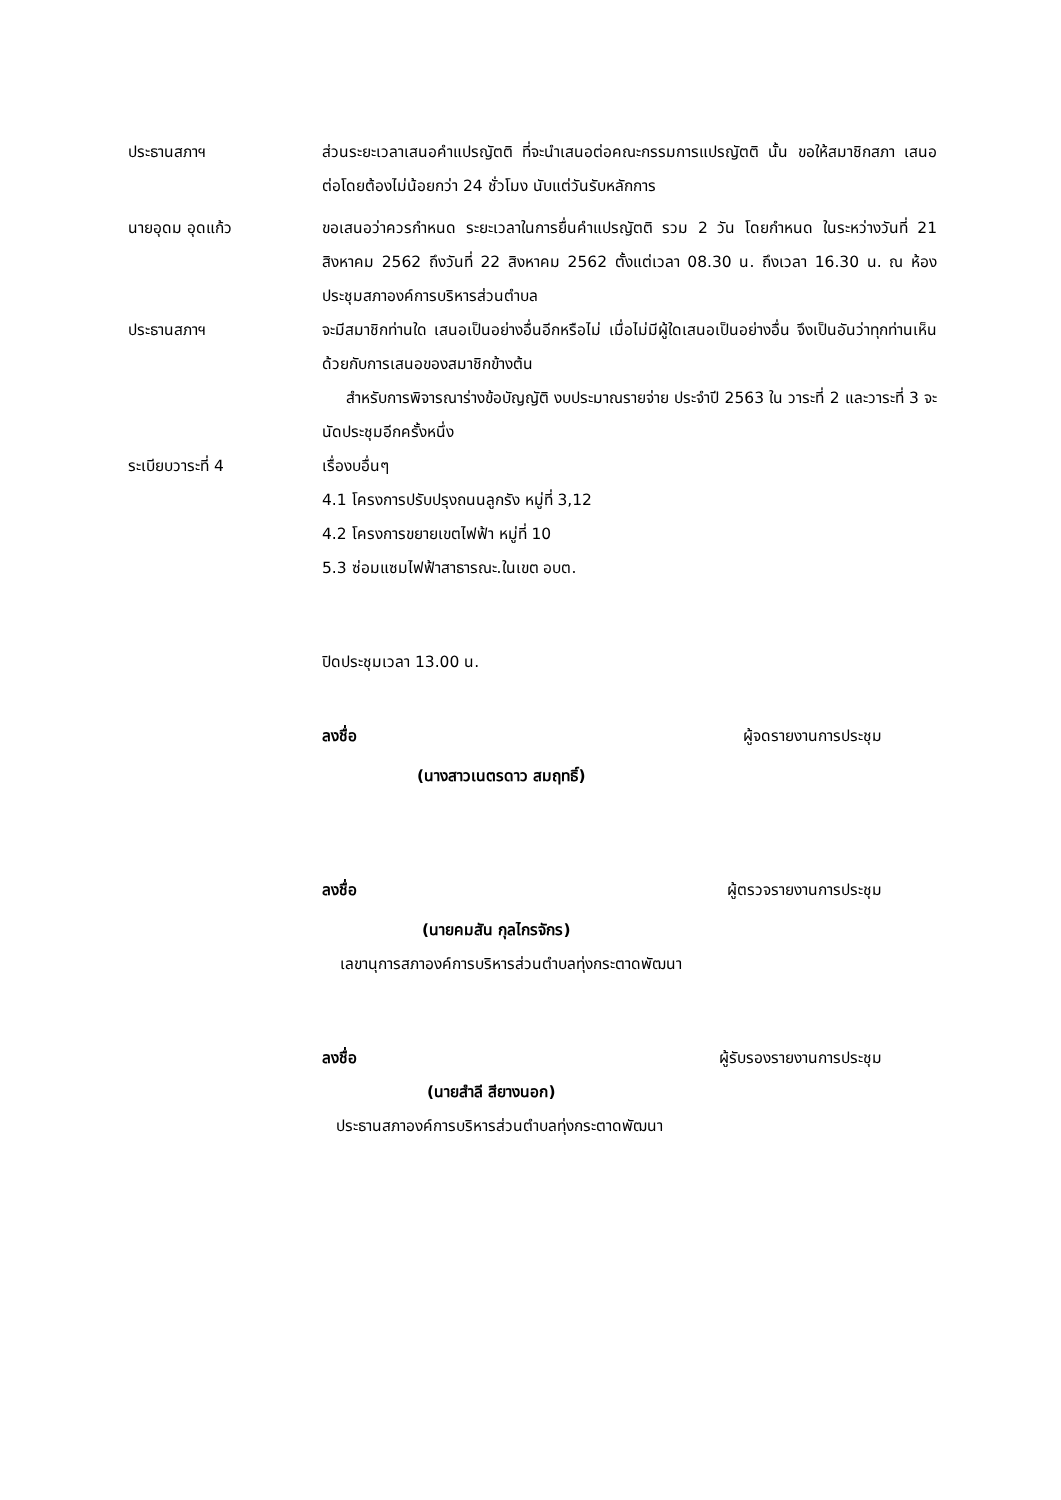ประธานสภาฯ ส่วนระยะเวลาเสนอคำแปรญัตติ ที่จะนำเสนอต่อคณะกรรมการแปรญัตติ นั้น ขอให้สมาชิกสภา เสนอต่อโดยต้องไม่น้อยกว่า 24 ชั่วโมง นับแต่วันรับหลักการ
นายอุดม อุดแก้ว ขอเสนอว่าควรกำหนด ระยะเวลาในการยื่นคำแปรญัตติ รวม 2 วัน โดยกำหนด ในระหว่างวันที่ 21 สิงหาคม 2562 ถึงวันที่ 22 สิงหาคม 2562 ตั้งแต่เวลา 08.30 น. ถึงเวลา 16.30 น. ณ ห้องประชุมสภาองค์การบริหารส่วนตำบล
ประธานสภาฯ จะมีสมาชิกท่านใด เสนอเป็นอย่างอื่นอีกหรือไม่ เมื่อไม่มีผู้ใดเสนอเป็นอย่างอื่น จึงเป็นอันว่าทุกท่านเห็นด้วยกับการเสนอของสมาชิกข้างต้น
สำหรับการพิจารณาร่างข้อบัญญัติ งบประมาณรายจ่าย ประจำปี 2563 ใน วาระที่ 2 และวาระที่ 3 จะนัดประชุมอีกครั้งหนึ่ง
ระเบียบวาระที่ 4 เรื่องบอื่นๆ
4.1 โครงการปรับปรุงถนนลูกรัง หมู่ที่ 3,12
4.2 โครงการขยายเขตไฟฟ้า หมู่ที่ 10
5.3 ซ่อมแซมไฟฟ้าสาธารณะ.ในเขต อบต.
ปิดประชุมเวลา 13.00 น.
ลงชื่อ ผู้จดรายงานการประชุม
(นางสาวเนตรดาว สมฤทธิ์)
ลงชื่อ ผู้ตรวจรายงานการประชุม
(นายคมสัน กุลไกรจักร)
เลขานุการสภาองค์การบริหารส่วนตำบลทุ่งกระตาดพัฒนา
ลงชื่อ ผู้รับรองรายงานการประชุม
(นายสำลี สียางนอก)
ประธานสภาองค์การบริหารส่วนตำบลทุ่งกระตาดพัฒนา